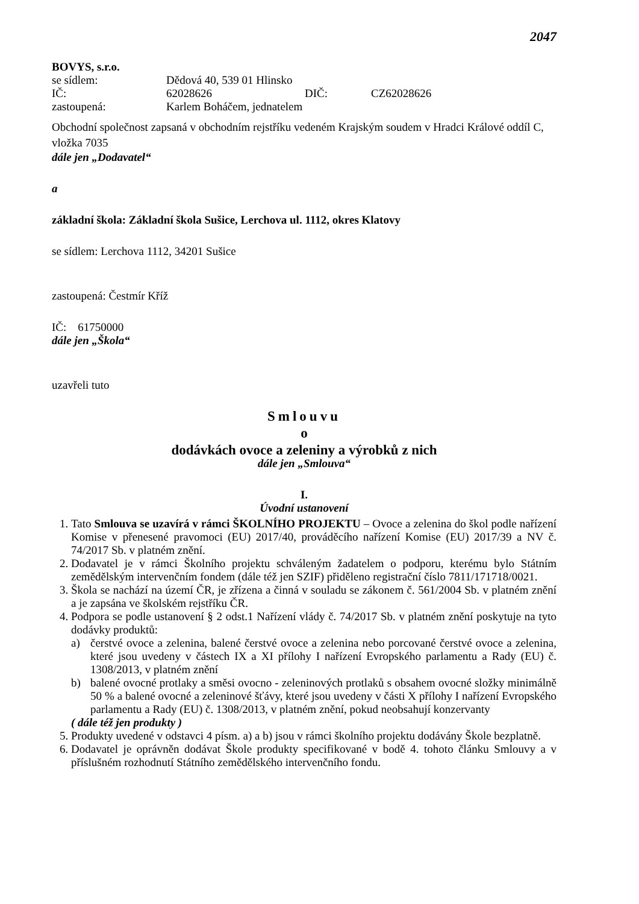2047
BOVYS, s.r.o.
se sídlem: Dědová 40, 539 01 Hlinsko
IČ: 62028626 DIČ: CZ62028626
zastoupená: Karlem Boháčem, jednatelem
Obchodní společnost zapsaná v obchodním rejstříku vedeném Krajským soudem v Hradci Králové oddíl C, vložka 7035
dále jen „Dodavatel“
a
základní škola: Základní škola Sušice, Lerchova ul. 1112, okres Klatovy
se sídlem: Lerchova 1112, 34201 Sušice
zastoupená: Čestmír Kříž
IČ: 61750000
dále jen „Škola“
uzavřeli tuto
Smlouvu
o
dodávkách ovoce a zeleniny a výrobků z nich
dále jen „Smlouva“
I.
Úvodní ustanovení
1. Tato Smlouva se uzavírá v rámci ŠKOLNÍHO PROJEKTU – Ovoce a zelenina do škol podle nařízení Komise v přenesené pravomoci (EU) 2017/40, prováděcího nařízení Komise (EU) 2017/39 a NV č. 74/2017 Sb. v platném znění.
2. Dodavatel je v rámci Školního projektu schváleným žadatelem o podporu, kterému bylo Státním zemědělským intervenčním fondem (dále též jen SZIF) přiděleno registrační číslo 7811/171718/0021.
3. Škola se nachází na území ČR, je zřízena a činná v souladu se zákonem č. 561/2004 Sb. v platném znění a je zapsána ve školském rejstříku ČR.
4. Podpora se podle ustanovení § 2 odst.1 Nařízení vlády č. 74/2017 Sb. v platném znění poskytuje na tyto dodávky produktů:
a) čerstvé ovoce a zelenina, balené čerstvé ovoce a zelenina nebo porcované čerstvé ovoce a zelenina, které jsou uvedeny v částech IX a XI přílohy I nařízení Evropského parlamentu a Rady (EU) č. 1308/2013, v platném znění
b) balené ovocné protlaky a směsi ovocno - zeleninových protlaků s obsahem ovocné složky minimálně 50 % a balené ovocné a zeleninové šťávy, které jsou uvedeny v části X přílohy I nařízení Evropského parlamentu a Rady (EU) č. 1308/2013, v platném znění, pokud neobsahují konzervanty
( dále též jen produkty )
5. Produkty uvedené v odstavci 4 písm. a) a b) jsou v rámci školního projektu dodávány Škole bezplatně.
6. Dodavatel je oprávněn dodávat Škole produkty specifikované v bodě 4. tohoto článku Smlouvy a v příslušném rozhodnutí Státního zemědělského intervenčního fondu.